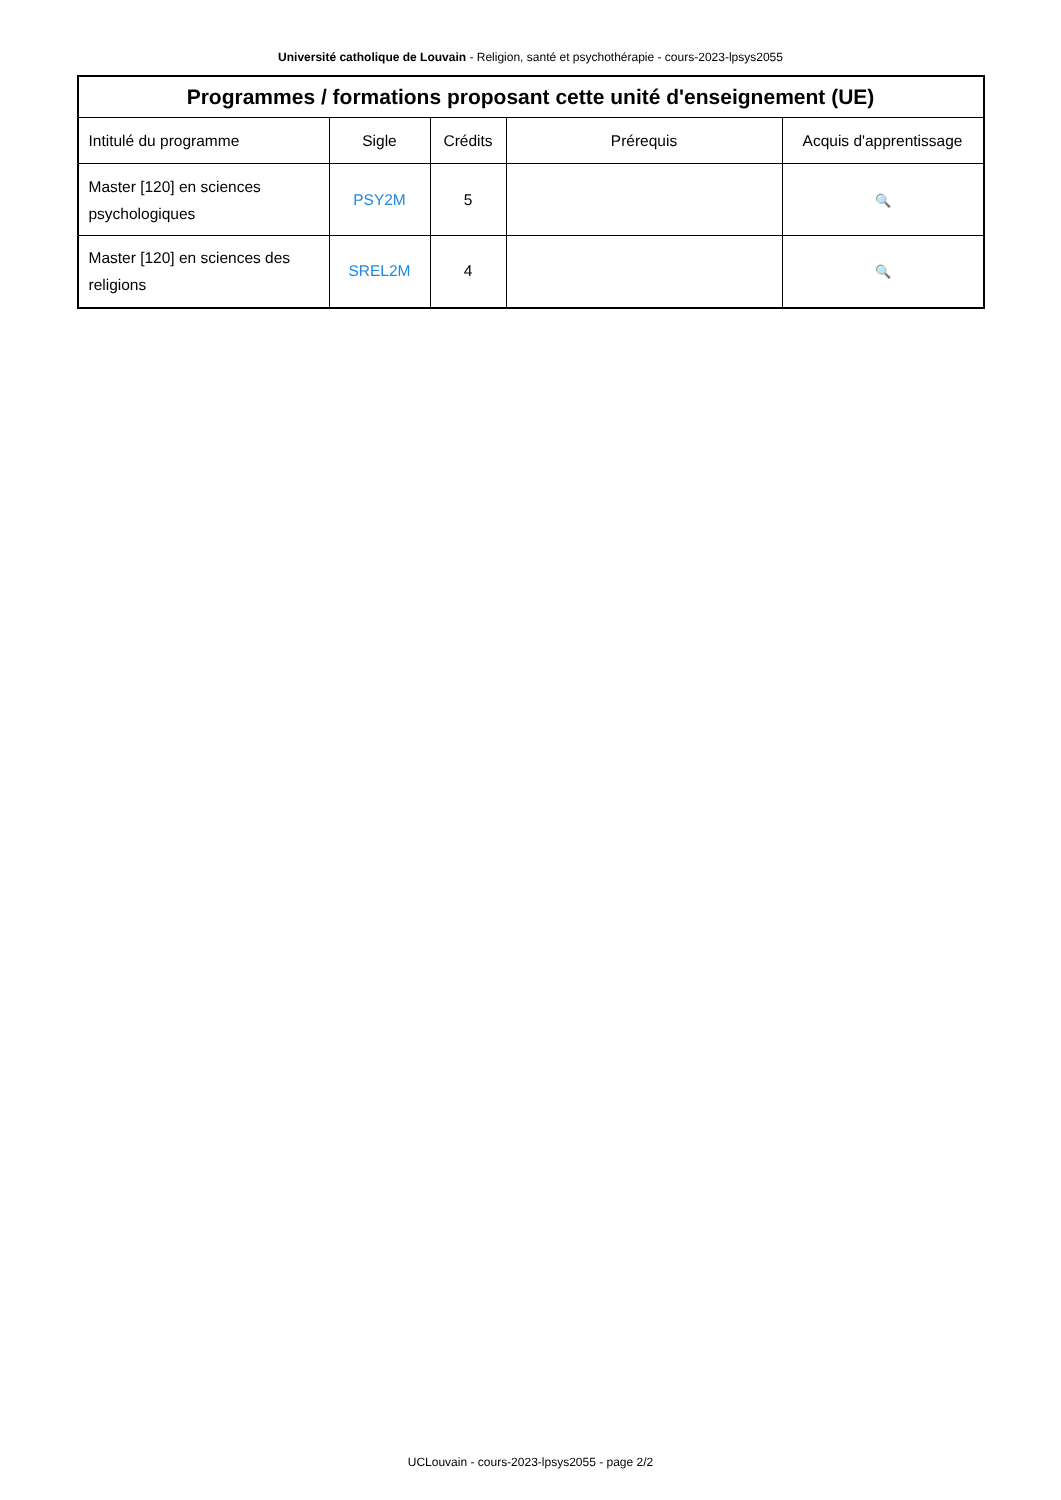Université catholique de Louvain - Religion, santé et psychothérapie - cours-2023-lpsys2055
| Programmes / formations proposant cette unité d'enseignement (UE) | | | | |
| --- | --- | --- | --- | --- |
| Intitulé du programme | Sigle | Crédits | Prérequis | Acquis d'apprentissage |
| Master [120] en sciences psychologiques | PSY2M | 5 | | 🔍 |
| Master [120] en sciences des religions | SREL2M | 4 | | 🔍 |
UCLouvain - cours-2023-lpsys2055 - page 2/2